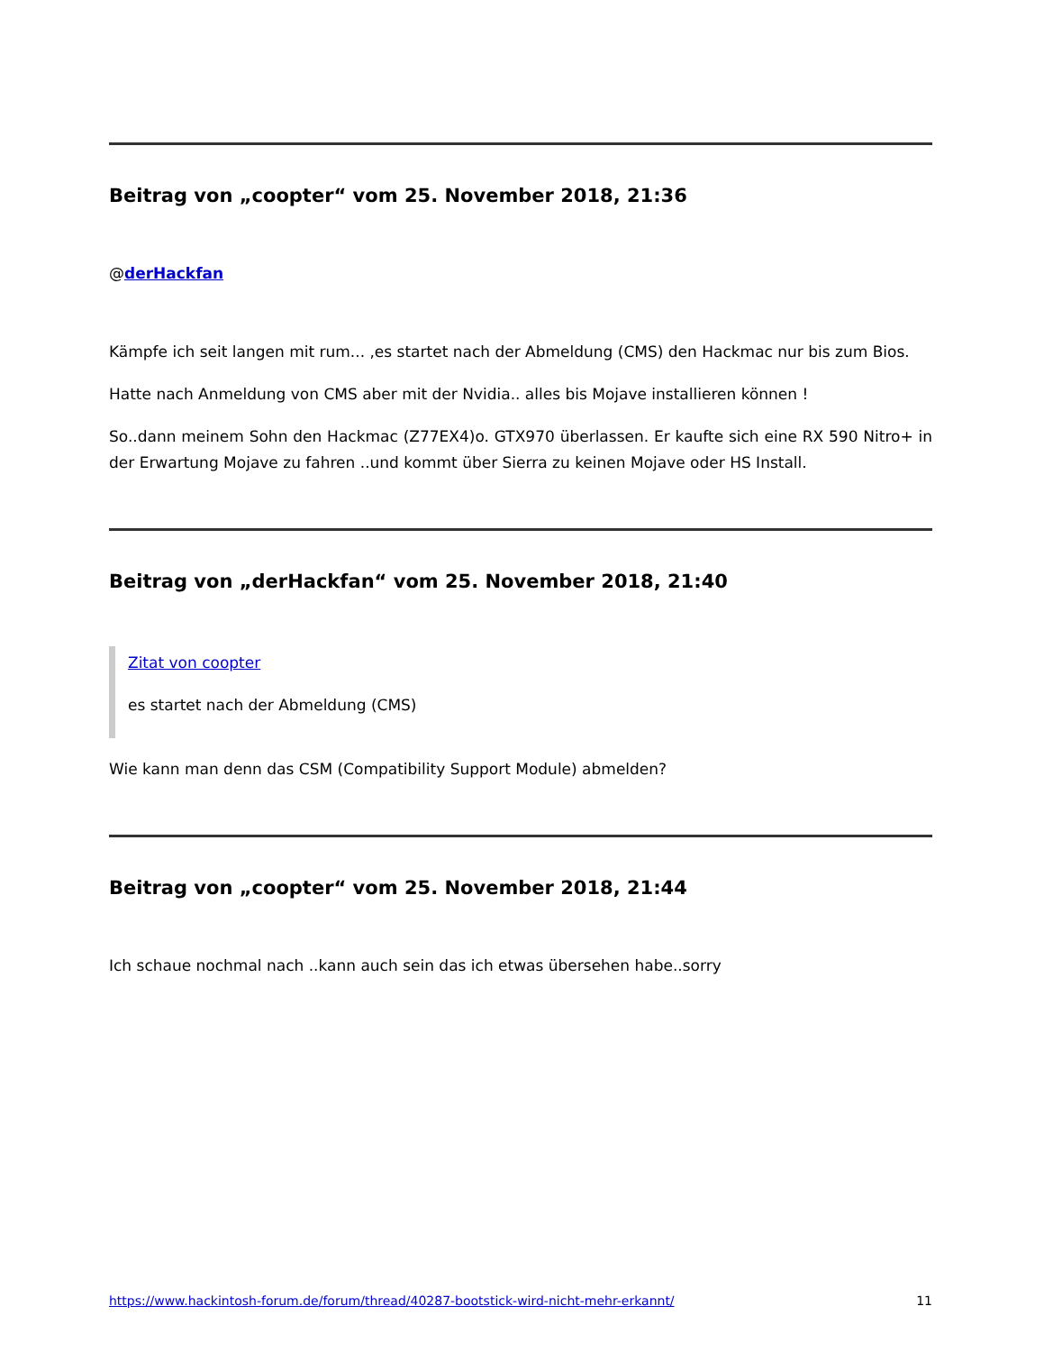Beitrag von „coopter“ vom 25. November 2018, 21:36
@derHackfan
Kämpfe ich seit langen mit rum... ,es startet nach der Abmeldung (CMS) den Hackmac nur bis zum Bios.
Hatte nach Anmeldung von CMS aber mit der Nvidia.. alles bis Mojave installieren können !
So..dann meinem Sohn den Hackmac (Z77EX4)o. GTX970 überlassen. Er kaufte sich eine RX 590 Nitro+ in der Erwartung Mojave zu fahren ..und kommt über Sierra zu keinen Mojave oder HS Install.
Beitrag von „derHackfan“ vom 25. November 2018, 21:40
Zitat von coopter
es startet nach der Abmeldung (CMS)
Wie kann man denn das CSM (Compatibility Support Module) abmelden?
Beitrag von „coopter“ vom 25. November 2018, 21:44
Ich schaue nochmal nach ..kann auch sein das ich etwas übersehen habe..sorry
https://www.hackintosh-forum.de/forum/thread/40287-bootstick-wird-nicht-mehr-erkannt/ 11